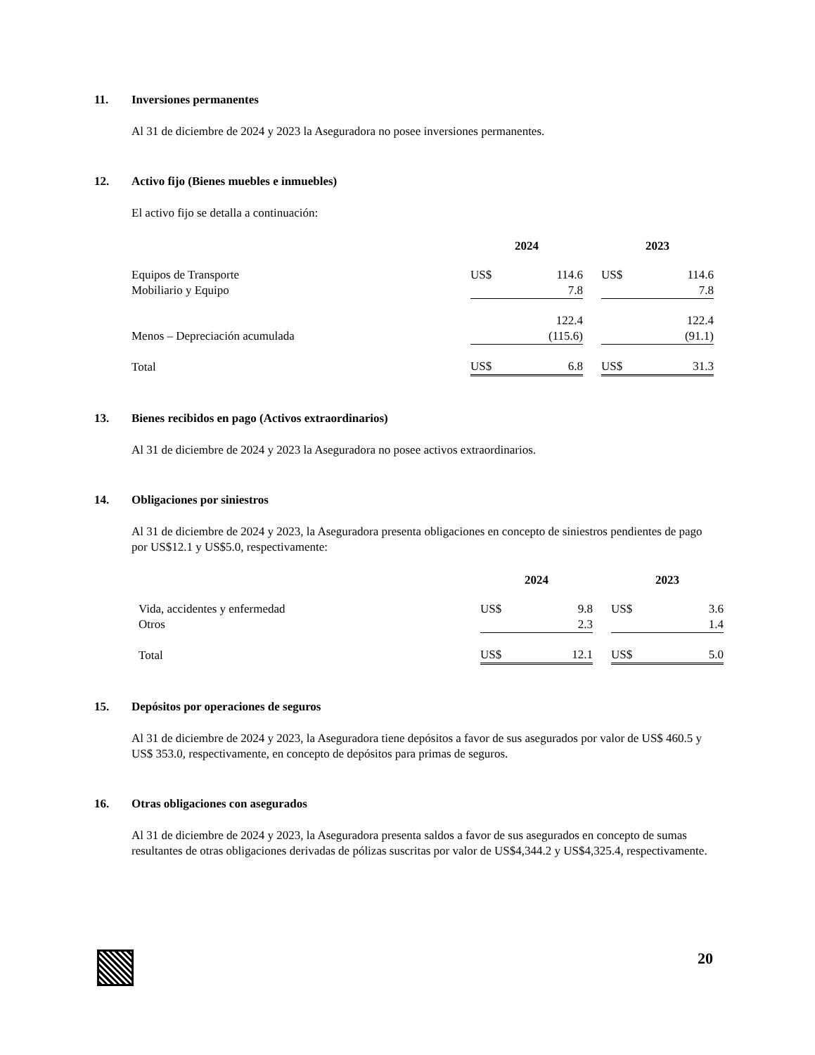11. Inversiones permanentes
Al 31 de diciembre de 2024 y 2023 la Aseguradora no posee inversiones permanentes.
12. Activo fijo (Bienes muebles e inmuebles)
El activo fijo se detalla a continuación:
| | 2024 | | | 2023 | |
| --- | --- | --- | --- | --- | --- |
| Equipos de Transporte | US$ | 114.6 | | US$ | 114.6 |
| Mobiliario y Equipo | | 7.8 | | | 7.8 |
| | | 122.4 | | | 122.4 |
| Menos – Depreciación acumulada | | (115.6) | | | (91.1) |
| Total | US$ | 6.8 | | US$ | 31.3 |
13. Bienes recibidos en pago (Activos extraordinarios)
Al 31 de diciembre de 2024 y 2023 la Aseguradora no posee activos extraordinarios.
14. Obligaciones por siniestros
Al 31 de diciembre de 2024 y 2023, la Aseguradora presenta obligaciones en concepto de siniestros pendientes de pago por US$12.1 y US$5.0, respectivamente:
| | 2024 | | | 2023 | |
| --- | --- | --- | --- | --- | --- |
| Vida, accidentes y enfermedad | US$ | 9.8 | | US$ | 3.6 |
| Otros | | 2.3 | | | 1.4 |
| Total | US$ | 12.1 | | US$ | 5.0 |
15. Depósitos por operaciones de seguros
Al 31 de diciembre de 2024 y 2023, la Aseguradora tiene depósitos a favor de sus asegurados por valor de US$ 460.5 y US$ 353.0, respectivamente, en concepto de depósitos para primas de seguros.
16. Otras obligaciones con asegurados
Al 31 de diciembre de 2024 y 2023, la Aseguradora presenta saldos a favor de sus asegurados en concepto de sumas resultantes de otras obligaciones derivadas de pólizas suscritas por valor de US$4,344.2 y US$4,325.4, respectivamente.
20